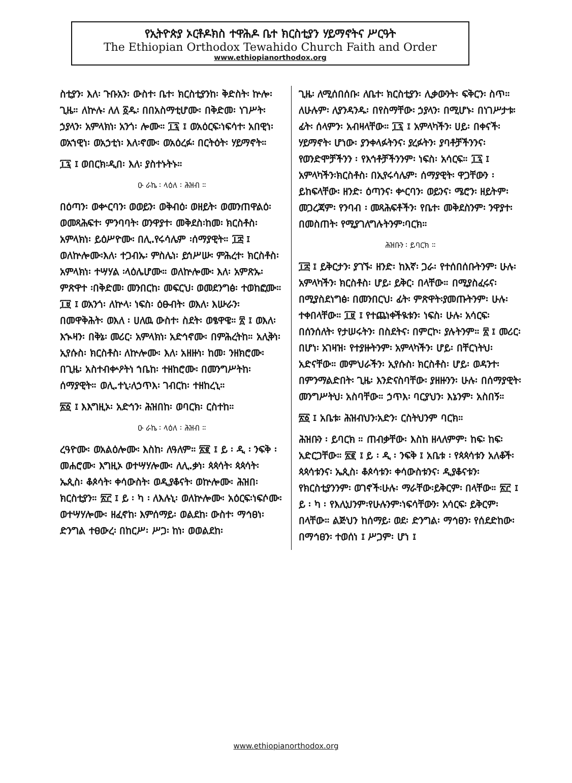የኢትዮጵያ ኦርቶዶክስ ተዋሕዶ ቤተ ክርስቲያን ሃይማኖትና ሥርዓት
The Ethiopian Orthodox Tewahido Church Faith and Order
www.ethiopianorthodox.org
ስቲያን፡ እለ፡ ጉቡአን፡ ውስተ፡ ቤተ፡ ክርስቲያንከ፡ ቅድስት፡ ኵሎ፡ ጊዜ። ለኵሉ፡ ለለ ፩ዱ፡ በበአስማቲሆሙ፡ በቅድመ፡ ነገሥት፡ ኃያላን፡ አምላክነ፡ አንጎ፡ ሎሙ። ፲፯ ፤ ወአዕርፍ፡ነፍሳተ፡ አበዊነ፡ ወአኀዊነ፡ ወአኃቲነ፡ እለ፡ኖሙ፡ ወአዕረፉ፡ በርትዕት፡ ሃይማኖት።
፲፯ ፤ ወበርክ፡ዲበ፡ እለ፡ ያስተኑትኑ።
ዑ ራኬ ፡ ላዕለ ፡ ሕዝብ ።
በዕጣን፡ ወቍርባን፡ ወወይን፡ ወቅብዕ፡ ወዘይት፡ ወመንጠዋልዕ፡ ወመጻሕፍተ፡ ምንባባት፡ ወንዋያተ፡ መቅደስ፡ከመ፡ ክርስቶስ፡ አምላክነ፡ ይዕሥዮሙ፡ በሊ.የሩሳሌም ፡ሰማያዊት። ፲፰ ፤ ወለኵሎሙ፡እለ፡ ተጋብኡ፡ ምስሌነ፡ ይኅሥሡ፡ ምሕረተ፡ ክርስቶስ፡ አምላክነ፡ ተሣሃል ፡ላዕሌሆሙ። ወለኵሎሙ፡ እለ፡ አምጽኡ፡ምጽዋተ ፡በቅድመ፡ መንበርከ፡ መፍርህ፡ ወመደንግፅ፡ ተወከፎሙ። ፲፱ ፤ ወአንጎ፡ ለኵላ፡ ነፍስ፡ ዕፁብት፡ ወእለ፡ እሡራን፡ በመዋቅሕት፡ ወእለ ፡ ሀለዉ ውስተ፡ ስደት፡ ወፄዋዌ። ፳ ፤ ወእለ፡ እኊዛን፡ በቅኔ፡ መሪር፡ አምላክነ፡ አድኅኖሙ፡ በምሕረትከ። አሊቅነ፡ ኢየሱስ፡ ክርስቶስ፡ ለኵሎሙ፡ እለ፡ አዘዙነ፡ ከመ፡ ንዘክሮሙ፡ በጊዜ፡ አስተብቍዖትነ ኀቤከ፡ ተዘከሮሙ፡ በመንግሥትከ፡ ሰማያዊት። ወሊ.ተኒ፡ለኃጥእ፡ ገብርከ፡ ተዘከረኒ።
፳፩ ፤ እእግዚኦ፡ አድኅን፡ ሕዝበከ፡ ወባርክ፡ ርስተከ።
ዑ ራኬ ፡ ላዕለ ፡ ሕዝብ ።
ረዓዮሙ፡ ወአልዕሎሙ፡ እስከ፡ ለዓለም። ፳፪ ፤ ይ ፡ ዲ ፡ ንፍቅ ፡ መሐሮሙ፡ እግዚኦ ወተሣሃሎሙ፡ ለሊ.ቃነ፡ ጳጳሳት፡ ጳጳሳት፡ ኤጲስ፡ ቆጶሳት፡ ቀሳውስት፡ ወዲያቆናት፡ ወኵሎሙ፡ ሕዝበ፡ክርስቲያን። ፳፫ ፤ ይ ፡ ካ ፡ ለእሉኒ፡ ወለኵሎሙ፡ አዕርፍ፡ነፍሶሙ፡ ወተሣሃሎሙ፡ ዘፈኖከ፡ እምሰማይ፡ ወልደከ፡ ውስተ፡ ማኅፀነ፡ ድንግል ተፀውረ፡ በከርሥ፡ ሥጋ፡ ከነ፡ ወወልደከ፡
ጊዜ፡ ለሚሰበሰቡ፡ ለቤተ፡ ክርስቲያን፡ ሊቃውንት፡ ፍቅርን፡ ስጥ። ለሁሉም፡ ለያንዳንዱ፡ በየስማቸው፡ ኃያላን፡ በሚሆኑ፡ በነገሥታቱ፡ ፊት፡ ሰላምን፡ አብዛላቸው። ፲፯ ፤ አምላካችን፡ ሀይ፡ በቀናች፡ ሃይማኖት፡ ሆነው፡ ያንቀላፉትንና፡ ያረፉትን፡ ያባቶቻችንንና፡ የወንድሞቻችንን ፡ የእኅቶቻችንንም፡ ነፍስ፡ አሳርፍ። ፲፯ ፤ አምላካችን፡ክርስቶስ፡ በኢየሩሳሌም፡ ሰማያዊት፡ ዋጋቸውን ፡ ይከፍላቸው፡ ዘንድ፡ ዕጣንና፡ ቍርባን፡ ወይንና፡ ሜሮን፡ ዘይትም፡ መጋረጃም፡ የንባብ ፡ መጻሕፍቶችን፡ የቤተ፡ መቅደስንም፡ ንዋያተ፡ በመስጠት፡ የሚያገለግሉትንም፡ባርክ።
ሕዝቡን ፡ ይባርክ ።
፲፰ ፤ ይቅርታን፡ ያገኙ፡ ዘንድ፡ ከእኛ፡ ጋራ፡ የተሰበሰቡትንም፡ ሁሉ፡ አምላካችን፡ ክርስቶስ፡ ሆይ፡ ይቅር፡ በላቸው። በሚያስፈሩና፡ በሚያስደነግፅ፡ በመንበርህ፡ ፊት፡ ምጽዋት፡ያመጡትንም፡ ሁሉ፡ ተቀበላቸው። ፲፱ ፤ የተጨነቀችዪቱን፡ ነፍስ፡ ሁሉ፡ አሳርፍ፡ በሰንሰለት፡ የታሠሩትን፡ በስደትና፡ በምርኮ፡ ያሉትንም። ፳ ፤ መሪር፡ በሆነ፡ አገዛዝ፡ የተያዙትንም፡ አምላካችን፡ ሆይ፡ በቸርነትህ፡ አድናቸው። መምህራችን፡ ኢየሱስ፡ ክርስቶስ፡ ሆይ፡ ወዳንተ፡ በምንማልድበት፡ ጊዜ፡ እንድናስባቸው፡ ያዘዙንን፡ ሁሉ፡ በሰማያዊት፡ መንግሥትህ፡ አስባቸው። ኃጥእ፡ ባርያህን፡ እኔንም፡ አስበኝ።
፳፩ ፤ አቤቱ፡ ሕዝብህን፡አድን፡ ርስትህንም ባርክ።
ሕዝቡን ፡ ይባርክ ። ጠብቃቸው፡ እስከ ዘላለምም፡ ከፍ፡ ከፍ፡ አድርጋቸው። ፳፪ ፤ ይ ፡ ዲ ፡ ንፍቅ ፤ አቤቱ ፡ የጳጳሳቱን አለቆች፡ ጳጳሳቱንና፡ ኤጲስ፡ ቆጶሳቱን፡ ቀሳውስቱንና፡ ዲያቆናቱን፡ የክርስቲያንንም፡ ወገኖች፡ሁሉ፡ ማራቸው፡ይቅርም፡ በላቸው። ፳፫ ፤ ይ ፡ ካ ፡ የእሊህንም፡የሁሉንም፡ነፍሳቸውን፡ አሳርፍ፡ ይቅርም፡ በላቸው። ልጅህን ከሰማይ፡ ወደ፡ ድንግል፡ ማኅፀን፡ የሰደድከው፡ በማኅፀን፡ ተወሰነ ፤ ሥጋም፡ ሆነ ፤
www.ethiopianorthodox.org